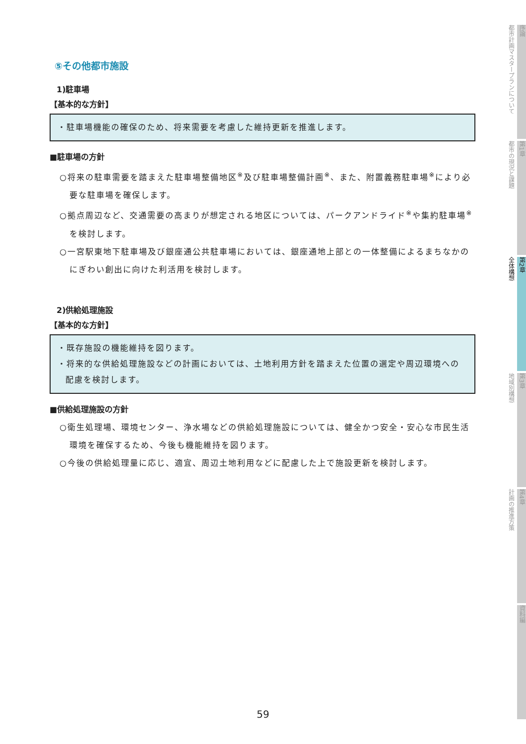⑤その他都市施設
1)駐車場
【基本的な方針】
・駐車場機能の確保のため、将来需要を考慮した維持更新を推進します。
■駐車場の方針
○将来の駐車需要を踏まえた駐車場整備地区<sup>※</sup>及び駐車場整備計画<sup>※</sup>、また、附置義務駐車場<sup>※</sup>により必要な駐車場を確保します。
○拠点周辺など、交通需要の高まりが想定される地区については、パークアンドライド<sup>※</sup>や集約駐車場<sup>※</sup>を検討します。
○一宮駅東地下駐車場及び銀座通公共駐車場においては、銀座通地上部との一体整備によるまちなかのにぎわい創出に向けた利活用を検討します。
2)供給処理施設
【基本的な方針】
・既存施設の機能維持を図ります。
・将来的な供給処理施設などの計画においては、土地利用方針を踏まえた位置の選定や周辺環境への配慮を検討します。
■供給処理施設の方針
○衛生処理場、環境センター、浄水場などの供給処理施設については、健全かつ安全・安心な市民生活環境を確保するため、今後も機能維持を図ります。
○今後の供給処理量に応じ、適宜、周辺土地利用などに配慮した上で施設更新を検討します。
都市計画マスタープランについて
序論
都市の現況と課題
第1章
全体構想
第2章
地域別構想
第3章
計画の推進方策
第4章
資料編
59